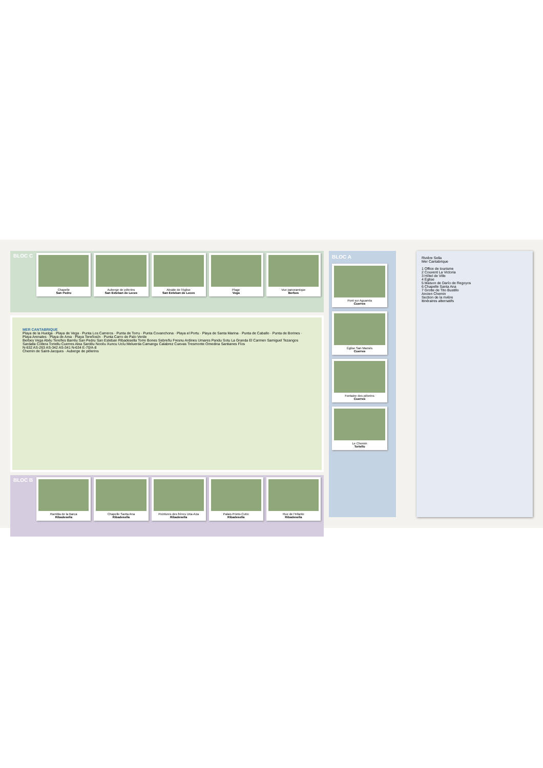BLOC C
Chapelle
San Pedro
Auberge de pèlerins
San Esteban de Leces
Abside de l'église
San Esteban de Leces
Plage
Vega
Vue panoramique
Berbes
MER CANTABRIQUE
Playa de la Huelga · Playa de Vega · Punta Los Carreros · Punta de Torru · Punta Covanchona · Playa el Portu · Playa de Santa Marina · Punta de Caballo · Punta de Borines · Playa Arenales · Playa de Ama · Playa Tereñosín · Punta Carro de Palo Verde
Berbes Vega Abéu Tereñes Barréu San Pedru San Esteban Ribadesella Torre Bones Sebreñu Fresnu Ardines Umares Pandu Sotu La Granda El Carmen Samiguel Tezangos Sardalla Collera Toriellu Cuerres Alea Sardéu Nocéu Xuncu Ucíu Meluerda Camangu Calabrez Cuevas Tresmonte Omedina Santianes Fíos
N-632 AS-263 AS-342 AS-341 N-634 E-70/A-8
Chemin de Saint-Jacques · Auberge de pèlerins
BLOC B
Rambla de la Barca
Ribadesella
Chapelle Santa Ana
Ribadesella
Peintures des frères Uria-Aza
Ribadesella
Palais Prieto-Cutre
Ribadesella
Rue de l'Infante
Ribadesella
BLOC A
Pont sur Aguamía
Cuerres
Église San Mamés
Cuerres
Fontaine des pèlerins
Cuerres
Le Chemin
Toriellu
Rivière Sella
Mer Cantabrique
1 Office de tourisme
2 Couvent La Victoria
3 Hôtel de Ville
4 Église
5 Maison de Darío de Regoyos
6 Chapelle Santa Ana
7 Grotte de Tito Bustillo
Ancien Chemin
Section de la rivière
Itinéraires alternatifs